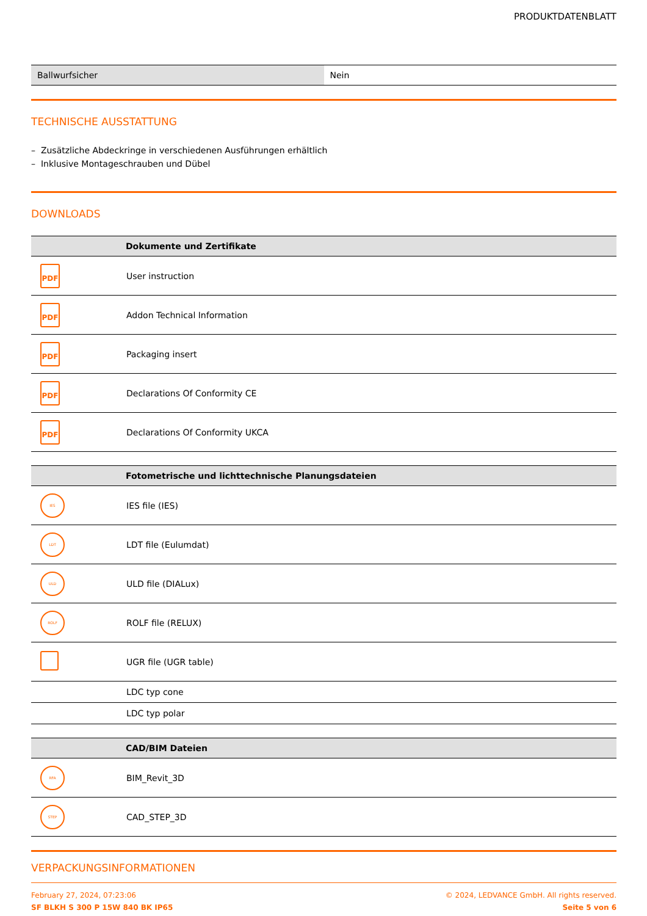PRODUKTDATENBLATT
| Ballwurfsicher | Nein |
TECHNISCHE AUSSTATTUNG
– Zusätzliche Abdeckringe in verschiedenen Ausführungen erhältlich
– Inklusive Montageschrauben und Dübel
DOWNLOADS
| | Dokumente und Zertifikate |
| --- | --- |
| PDF | User instruction |
| PDF | Addon Technical Information |
| PDF | Packaging insert |
| PDF | Declarations Of Conformity CE |
| PDF | Declarations Of Conformity UKCA |
| | Fotometrische und lichttechnische Planungsdateien |
| --- | --- |
| IES | IES file (IES) |
| LDT | LDT file (Eulumdat) |
| ULD | ULD file (DIALux) |
| ROLF | ROLF file (RELUX) |
| | UGR file (UGR table) |
| | LDC typ cone |
| | LDC typ polar |
| | CAD/BIM Dateien |
| --- | --- |
| RFA | BIM_Revit_3D |
| STEP | CAD_STEP_3D |
VERPACKUNGSINFORMATIONEN
February 27, 2024, 07:23:06
SF BLKH S 300 P 15W 840 BK IP65
© 2024, LEDVANCE GmbH. All rights reserved.
Seite 5 von 6